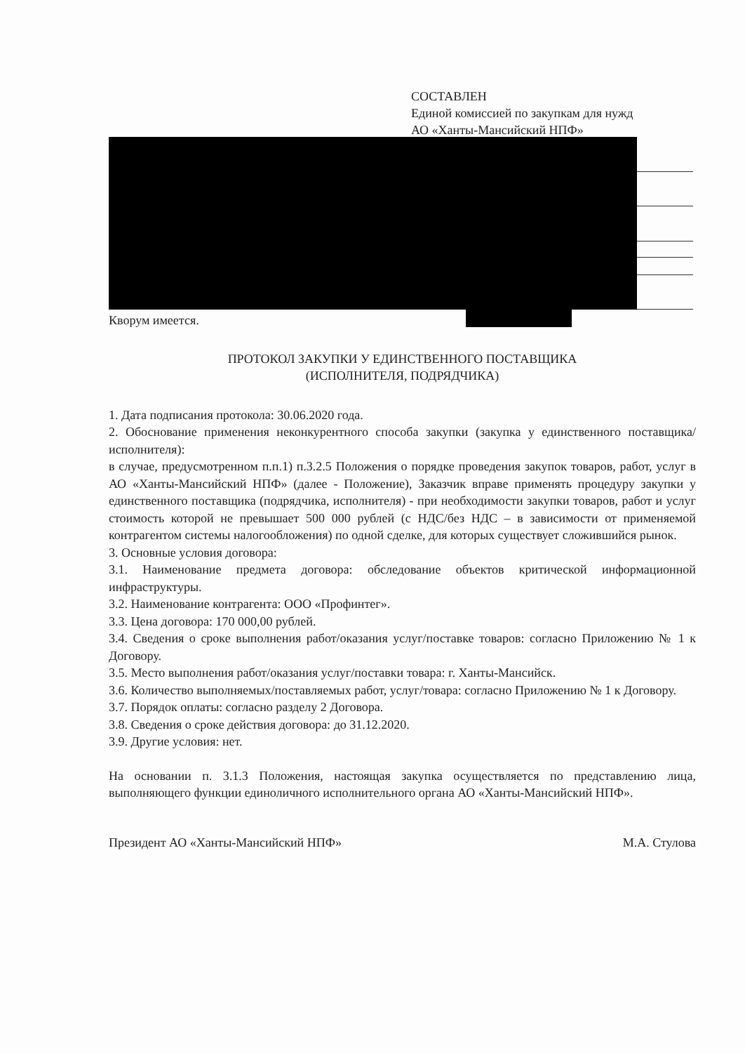СОСТАВЛЕН
Единой комиссией по закупкам для нужд
АО «Ханты-Мансийский НПФ»
Кворум имеется.
ПРОТОКОЛ ЗАКУПКИ У ЕДИНСТВЕННОГО ПОСТАВЩИКА
(ИСПОЛНИТЕЛЯ, ПОДРЯДЧИКА)
1. Дата подписания протокола: 30.06.2020 года.
2. Обоснование применения неконкурентного способа закупки (закупка у единственного поставщика/исполнителя):
в случае, предусмотренном п.п.1) п.3.2.5 Положения о порядке проведения закупок товаров, работ, услуг в АО «Ханты-Мансийский НПФ» (далее - Положение), Заказчик вправе применять процедуру закупки у единственного поставщика (подрядчика, исполнителя) - при необходимости закупки товаров, работ и услуг стоимость которой не превышает 500 000 рублей (с НДС/без НДС – в зависимости от применяемой контрагентом системы налогообложения) по одной сделке, для которых существует сложившийся рынок.
3. Основные условия договора:
3.1. Наименование предмета договора: обследование объектов критической информационной инфраструктуры.
3.2. Наименование контрагента: ООО «Профинтег».
3.3. Цена договора: 170 000,00 рублей.
3.4. Сведения о сроке выполнения работ/оказания услуг/поставке товаров: согласно Приложению № 1 к Договору.
3.5. Место выполнения работ/оказания услуг/поставки товара: г. Ханты-Мансийск.
3.6. Количество выполняемых/поставляемых работ, услуг/товара: согласно Приложению № 1 к Договору.
3.7. Порядок оплаты: согласно разделу 2 Договора.
3.8. Сведения о сроке действия договора: до 31.12.2020.
3.9. Другие условия: нет.
На основании п. 3.1.3 Положения, настоящая закупка осуществляется по представлению лица, выполняющего функции единоличного исполнительного органа АО «Ханты-Мансийский НПФ».
Президент АО «Ханты-Мансийский НПФ» М.А. Стулова